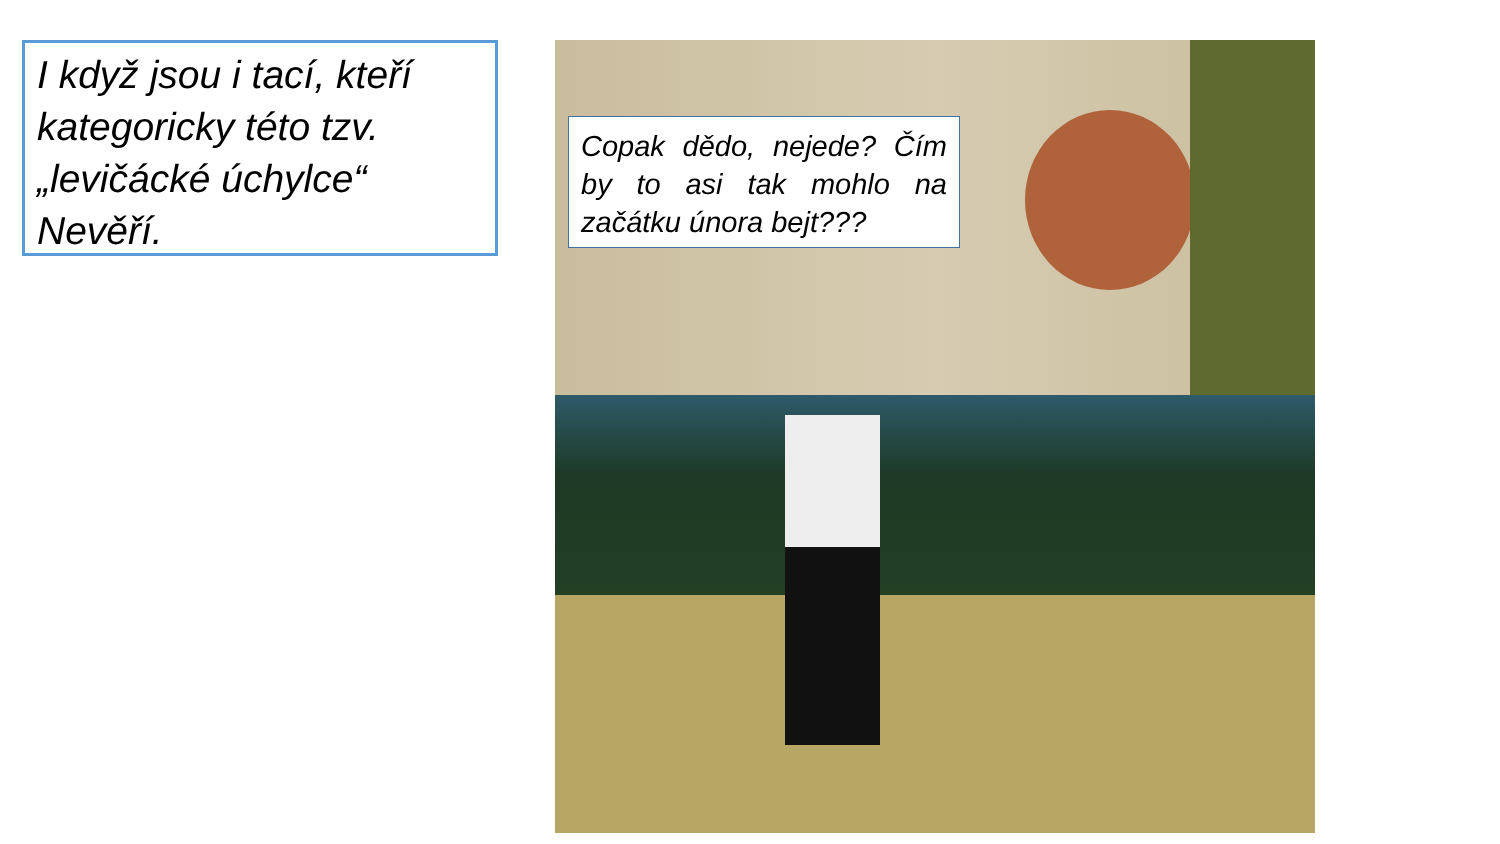I když jsou i tací, kteří kategoricky této tzv. „levičácké úchylce“ Nevěří.
Copak dědo, nejede? Čím by to asi tak mohlo na začátku února bejt???